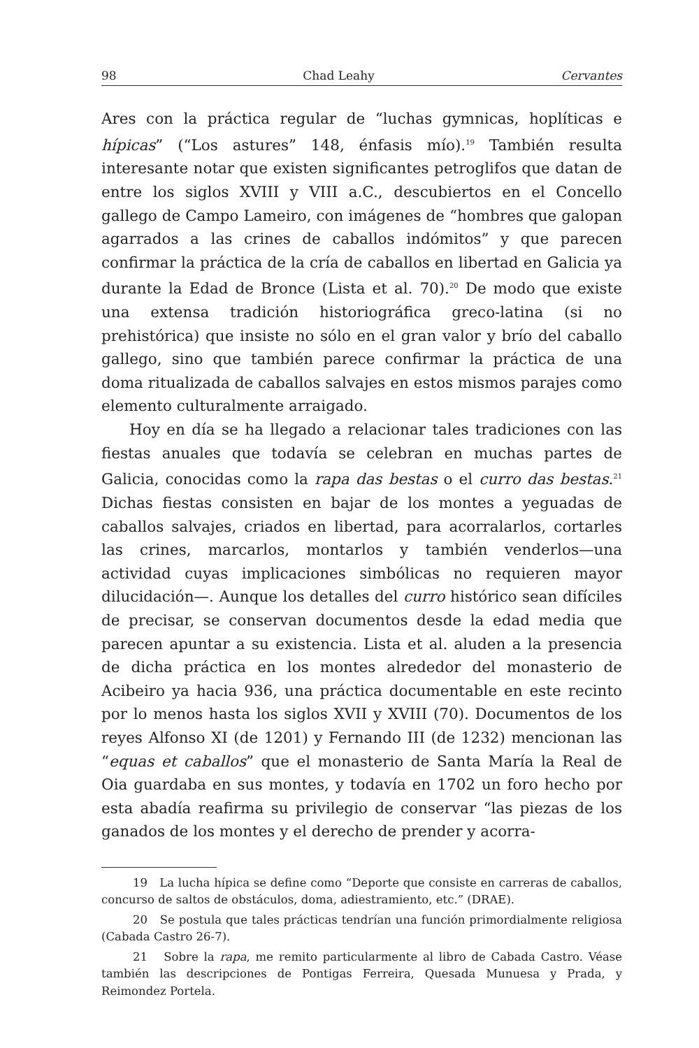98 Chad Leahy Cervantes
Ares con la práctica regular de “luchas gymnicas, hoplíticas e hípicas” (“Los astures” 148, énfasis mío).<sup>19</sup> También resulta interesante notar que existen significantes petroglifos que datan de entre los siglos XVIII y VIII a.C., descubiertos en el Concello gallego de Campo Lameiro, con imágenes de “hombres que galopan agarrados a las crines de caballos indómitos” y que parecen confirmar la práctica de la cría de caballos en libertad en Galicia ya durante la Edad de Bronce (Lista et al. 70).<sup>20</sup> De modo que existe una extensa tradición historiográfica greco-latina (si no prehistórica) que insiste no sólo en el gran valor y brío del caballo gallego, sino que también parece confirmar la práctica de una doma ritualizada de caballos salvajes en estos mismos parajes como elemento culturalmente arraigado.
Hoy en día se ha llegado a relacionar tales tradiciones con las fiestas anuales que todavía se celebran en muchas partes de Galicia, conocidas como la rapa das bestas o el curro das bestas.<sup>21</sup> Dichas fiestas consisten en bajar de los montes a yeguadas de caballos salvajes, criados en libertad, para acorralarlos, cortarles las crines, marcarlos, montarlos y también venderlos—una actividad cuyas implicaciones simbólicas no requieren mayor dilucidación—. Aunque los detalles del curro histórico sean difíciles de precisar, se conservan documentos desde la edad media que parecen apuntar a su existencia. Lista et al. aluden a la presencia de dicha práctica en los montes alrededor del monasterio de Acibeiro ya hacia 936, una práctica documentable en este recinto por lo menos hasta los siglos XVII y XVIII (70). Documentos de los reyes Alfonso XI (de 1201) y Fernando III (de 1232) mencionan las “equas et caballos” que el monasterio de Santa María la Real de Oia guardaba en sus montes, y todavía en 1702 un foro hecho por esta abadía reafirma su privilegio de conservar “las piezas de los ganados de los montes y el derecho de prender y acorra-
19 La lucha hípica se define como “Deporte que consiste en carreras de caballos, concurso de saltos de obstáculos, doma, adiestramiento, etc.” (DRAE).
20 Se postula que tales prácticas tendrían una función primordialmente religiosa (Cabada Castro 26-7).
21 Sobre la rapa, me remito particularmente al libro de Cabada Castro. Véase también las descripciones de Pontigas Ferreira, Quesada Munuesa y Prada, y Reimondez Portela.